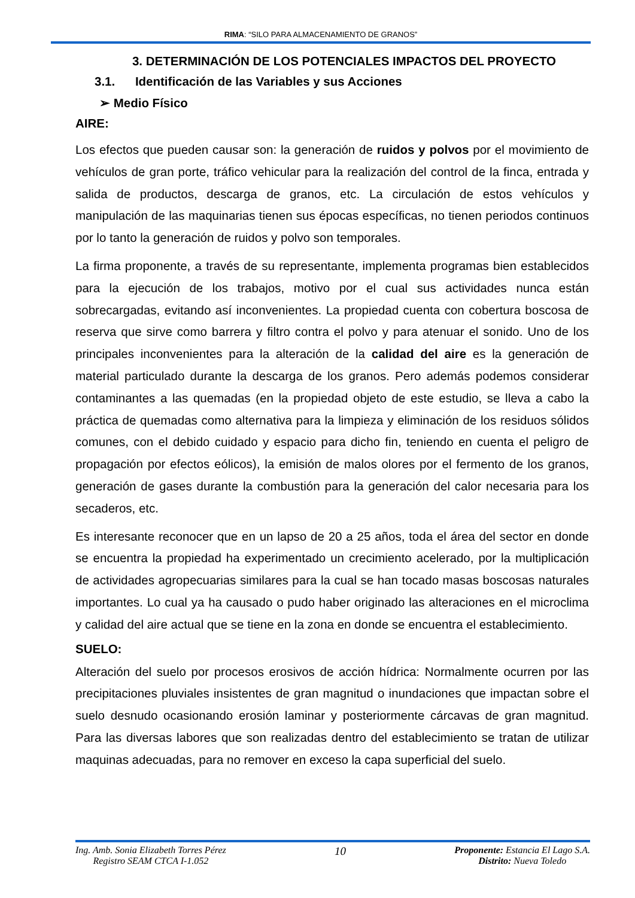RIMA: “SILO PARA ALMACENAMIENTO DE GRANOS”
3. DETERMINACIÓN DE LOS POTENCIALES IMPACTOS DEL PROYECTO
3.1. Identificación de las Variables y sus Acciones
➢ Medio Físico
AIRE:
Los efectos que pueden causar son: la generación de ruidos y polvos por el movimiento de vehículos de gran porte, tráfico vehicular para la realización del control de la finca, entrada y salida de productos, descarga de granos, etc. La circulación de estos vehículos y manipulación de las maquinarias tienen sus épocas específicas, no tienen periodos continuos por lo tanto la generación de ruidos y polvo son temporales.
La firma proponente, a través de su representante, implementa programas bien establecidos para la ejecución de los trabajos, motivo por el cual sus actividades nunca están sobrecargadas, evitando así inconvenientes. La propiedad cuenta con cobertura boscosa de reserva que sirve como barrera y filtro contra el polvo y para atenuar el sonido. Uno de los principales inconvenientes para la alteración de la calidad del aire es la generación de material particulado durante la descarga de los granos. Pero además podemos considerar contaminantes a las quemadas (en la propiedad objeto de este estudio, se lleva a cabo la práctica de quemadas como alternativa para la limpieza y eliminación de los residuos sólidos comunes, con el debido cuidado y espacio para dicho fin, teniendo en cuenta el peligro de propagación por efectos eólicos), la emisión de malos olores por el fermento de los granos, generación de gases durante la combustión para la generación del calor necesaria para los secaderos, etc.
Es interesante reconocer que en un lapso de 20 a 25 años, toda el área del sector en donde se encuentra la propiedad ha experimentado un crecimiento acelerado, por la multiplicación de actividades agropecuarias similares para la cual se han tocado masas boscosas naturales importantes. Lo cual ya ha causado o pudo haber originado las alteraciones en el microclima y calidad del aire actual que se tiene en la zona en donde se encuentra el establecimiento.
SUELO:
Alteración del suelo por procesos erosivos de acción hídrica: Normalmente ocurren por las precipitaciones pluviales insistentes de gran magnitud o inundaciones que impactan sobre el suelo desnudo ocasionando erosión laminar y posteriormente cárcavas de gran magnitud. Para las diversas labores que son realizadas dentro del establecimiento se tratan de utilizar maquinas adecuadas, para no remover en exceso la capa superficial del suelo.
Ing. Amb. Sonia Elizabeth Torres Pérez
Registro SEAM CTCA I-1.052
10
Proponente: Estancia El Lago S.A.
Distrito: Nueva Toledo